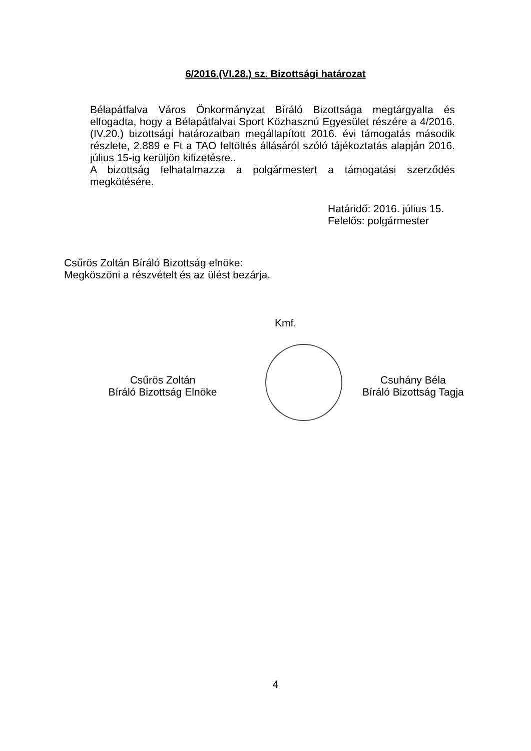6/2016.(VI.28.) sz. Bizottsági határozat
Bélapátfalva Város Önkormányzat Bíráló Bizottsága megtárgyalta és elfogadta, hogy a Bélapátfalvai Sport Közhasznú Egyesület részére a 4/2016.(IV.20.) bizottsági határozatban megállapított 2016. évi támogatás második részlete, 2.889 e Ft a TAO feltöltés állásáról szóló tájékoztatás alapján 2016. július 15-ig kerüljön kifizetésre..
A bizottság felhatalmazza a polgármestert a támogatási szerződés megkötésére.
Határidő: 2016. július 15.
Felelős: polgármester
Csűrös Zoltán Bíráló Bizottság elnöke:
Megköszöni a részvételt és az ülést bezárja.
Kmf.
Csűrös Zoltán
Bíráló Bizottság Elnöke
Csuhány Béla
Bíráló Bizottság Tagja
4